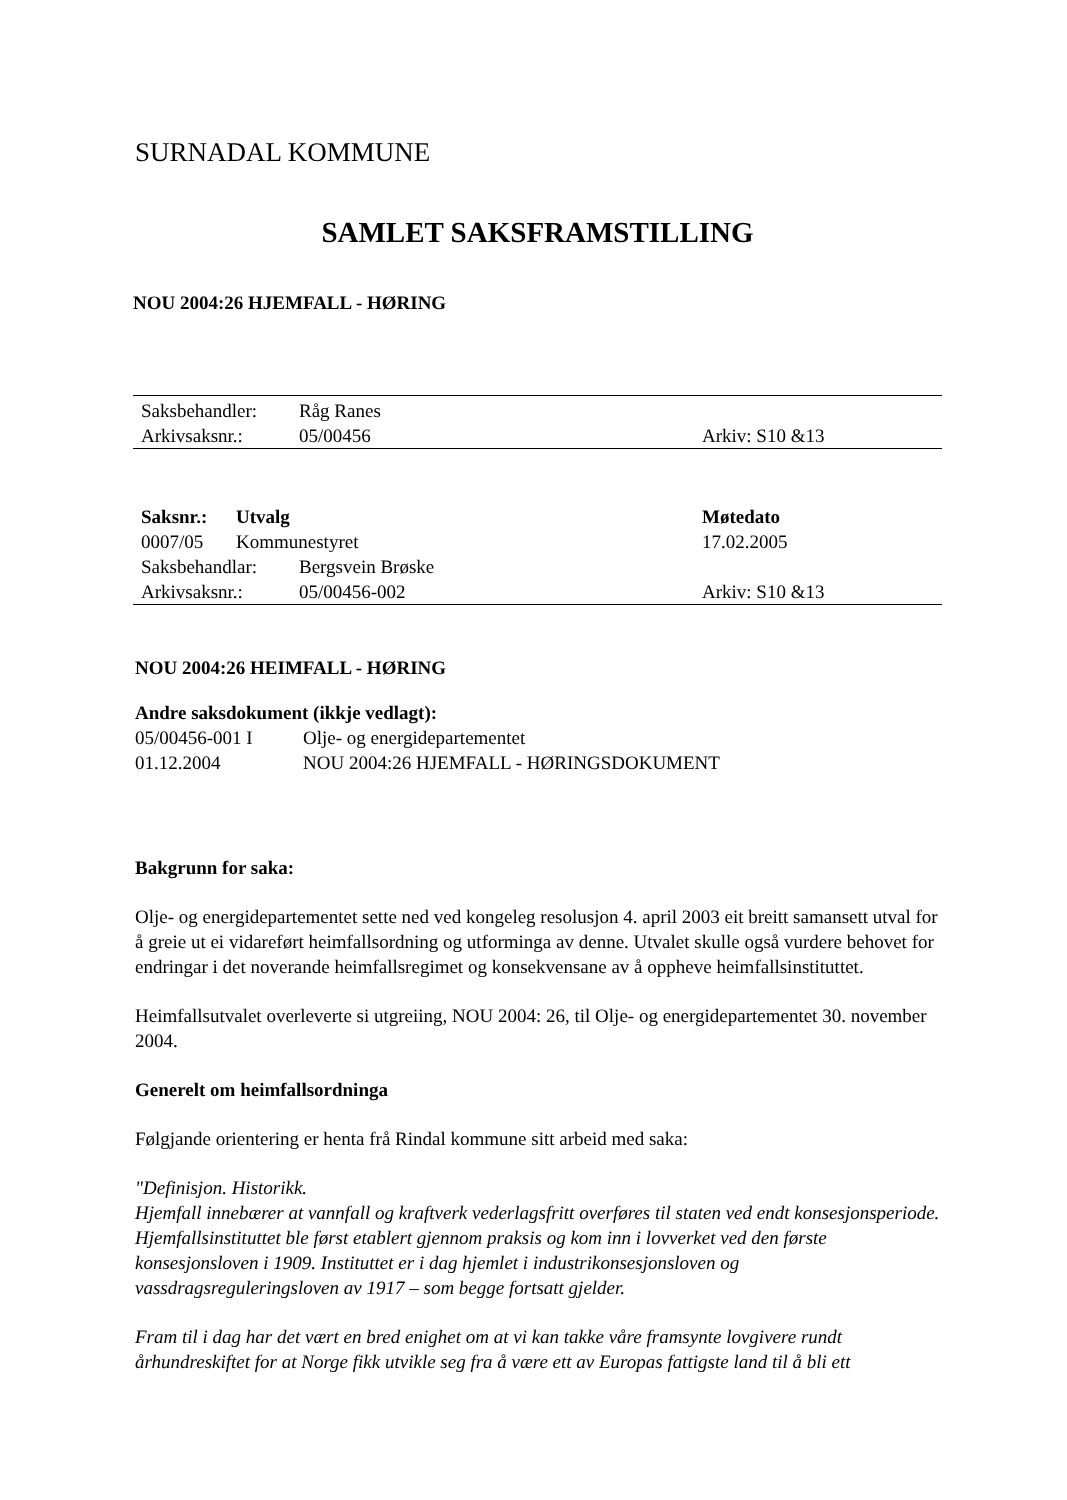SURNADAL KOMMUNE
SAMLET SAKSFRAMSTILLING
NOU 2004:26 HJEMFALL - HØRING
| Saksbehandler: | Råg Ranes | |
| Arkivsaksnr.: | 05/00456 | Arkiv: S10 &13 |
| Saksnr.: | Utvalg | Møtedato |
| --- | --- | --- |
| 0007/05 | Kommunestyret | 17.02.2005 |
| Saksbehandlar: | Bergsvein Brøske | |
| Arkivsaksnr.: | 05/00456-002 | Arkiv: S10 &13 |
NOU 2004:26 HEIMFALL - HØRING
Andre saksdokument (ikkje vedlagt):
| 05/00456-001 I | Olje- og energidepartementet |
| 01.12.2004 | NOU 2004:26 HJEMFALL - HØRINGSDOKUMENT |
Bakgrunn for saka:
Olje- og energidepartementet sette ned ved kongeleg resolusjon 4. april 2003 eit breitt samansett utval for å greie ut ei vidareført heimfallsordning og utforminga av denne. Utvalet skulle også vurdere behovet for endringar i det noverande heimfallsregimet og konsekvensane av å oppheve heimfallsinstituttet.
Heimfallsutvalet overleverte si utgreiing, NOU 2004: 26, til Olje- og energidepartementet 30. november 2004.
Generelt om heimfallsordninga
Følgjande orientering er henta frå Rindal kommune sitt arbeid med saka:
"Definisjon. Historikk.
Hjemfall innebærer at vannfall og kraftverk vederlagsfritt overføres til staten ved endt konsesjonsperiode. Hjemfallsinstituttet ble først etablert gjennom praksis og kom inn i lovverket ved den første konsesjonsloven i 1909. Instituttet er i dag hjemlet i industrikonsesjonsloven og vassdragsreguleringsloven av 1917 – som begge fortsatt gjelder.
Fram til i dag har det vært en bred enighet om at vi kan takke våre framsynte lovgivere rundt århundreskiftet for at Norge fikk utvikle seg fra å være ett av Europas fattigste land til å bli ett